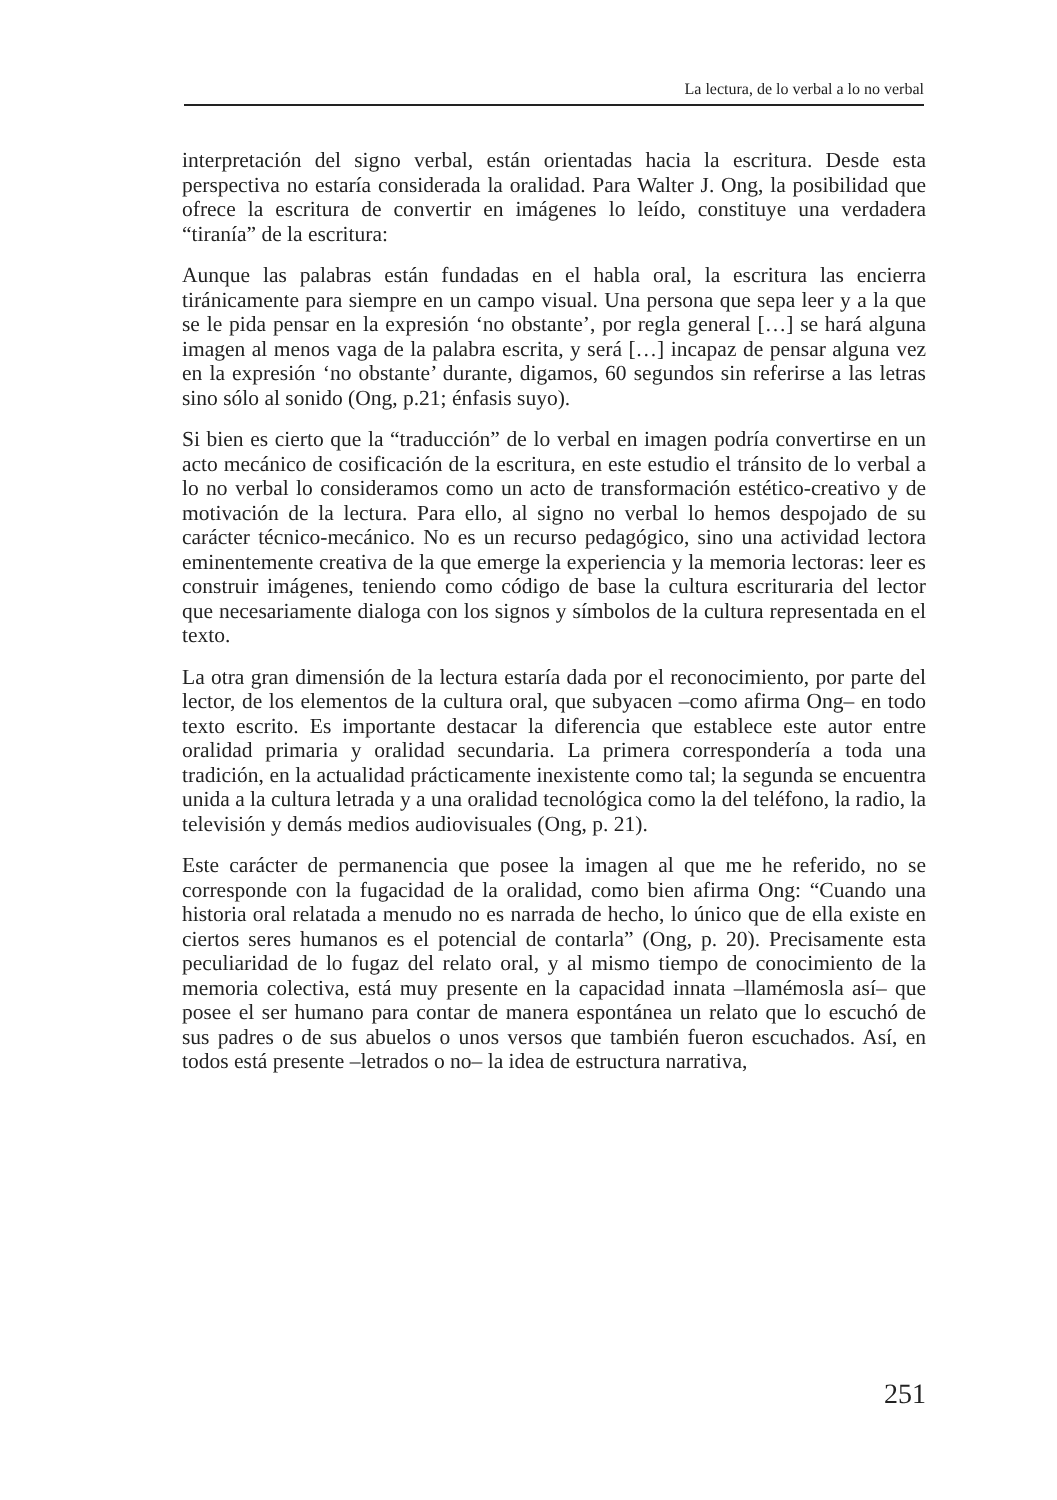La lectura, de lo verbal a lo no verbal
interpretación del signo verbal, están orientadas hacia la escritura. Desde esta perspectiva no estaría considerada la oralidad. Para Walter J. Ong, la posibilidad que ofrece la escritura de convertir en imágenes lo leído, constituye una verdadera “tiranía” de la escritura:
Aunque las palabras están fundadas en el habla oral, la escritura las encierra tiránicamente para siempre en un campo visual. Una persona que sepa leer y a la que se le pida pensar en la expresión ‘no obstante’, por regla general […] se hará alguna imagen al menos vaga de la palabra escrita, y será […] incapaz de pensar alguna vez en la expresión ‘no obstante’ durante, digamos, 60 segundos sin referirse a las letras sino sólo al sonido (Ong, p.21; énfasis suyo).
Si bien es cierto que la “traducción” de lo verbal en imagen podría convertirse en un acto mecánico de cosificación de la escritura, en este estudio el tránsito de lo verbal a lo no verbal lo consideramos como un acto de transformación estético-creativo y de motivación de la lectura. Para ello, al signo no verbal lo hemos despojado de su carácter técnico-mecánico. No es un recurso pedagógico, sino una actividad lectora eminentemente creativa de la que emerge la experiencia y la memoria lectoras: leer es construir imágenes, teniendo como código de base la cultura escrituraria del lector que necesariamente dialoga con los signos y símbolos de la cultura representada en el texto.
La otra gran dimensión de la lectura estaría dada por el reconocimiento, por parte del lector, de los elementos de la cultura oral, que subyacen –como afirma Ong– en todo texto escrito. Es importante destacar la diferencia que establece este autor entre oralidad primaria y oralidad secundaria. La primera correspondería a toda una tradición, en la actualidad prácticamente inexistente como tal; la segunda se encuentra unida a la cultura letrada y a una oralidad tecnológica como la del teléfono, la radio, la televisión y demás medios audiovisuales (Ong, p. 21).
Este carácter de permanencia que posee la imagen al que me he referido, no se corresponde con la fugacidad de la oralidad, como bien afirma Ong: “Cuando una historia oral relatada a menudo no es narrada de hecho, lo único que de ella existe en ciertos seres humanos es el potencial de contarla” (Ong, p. 20). Precisamente esta peculiaridad de lo fugaz del relato oral, y al mismo tiempo de conocimiento de la memoria colectiva, está muy presente en la capacidad innata –llamémosla así– que posee el ser humano para contar de manera espontánea un relato que lo escuchó de sus padres o de sus abuelos o unos versos que también fueron escuchados. Así, en todos está presente –letrados o no– la idea de estructura narrativa,
251